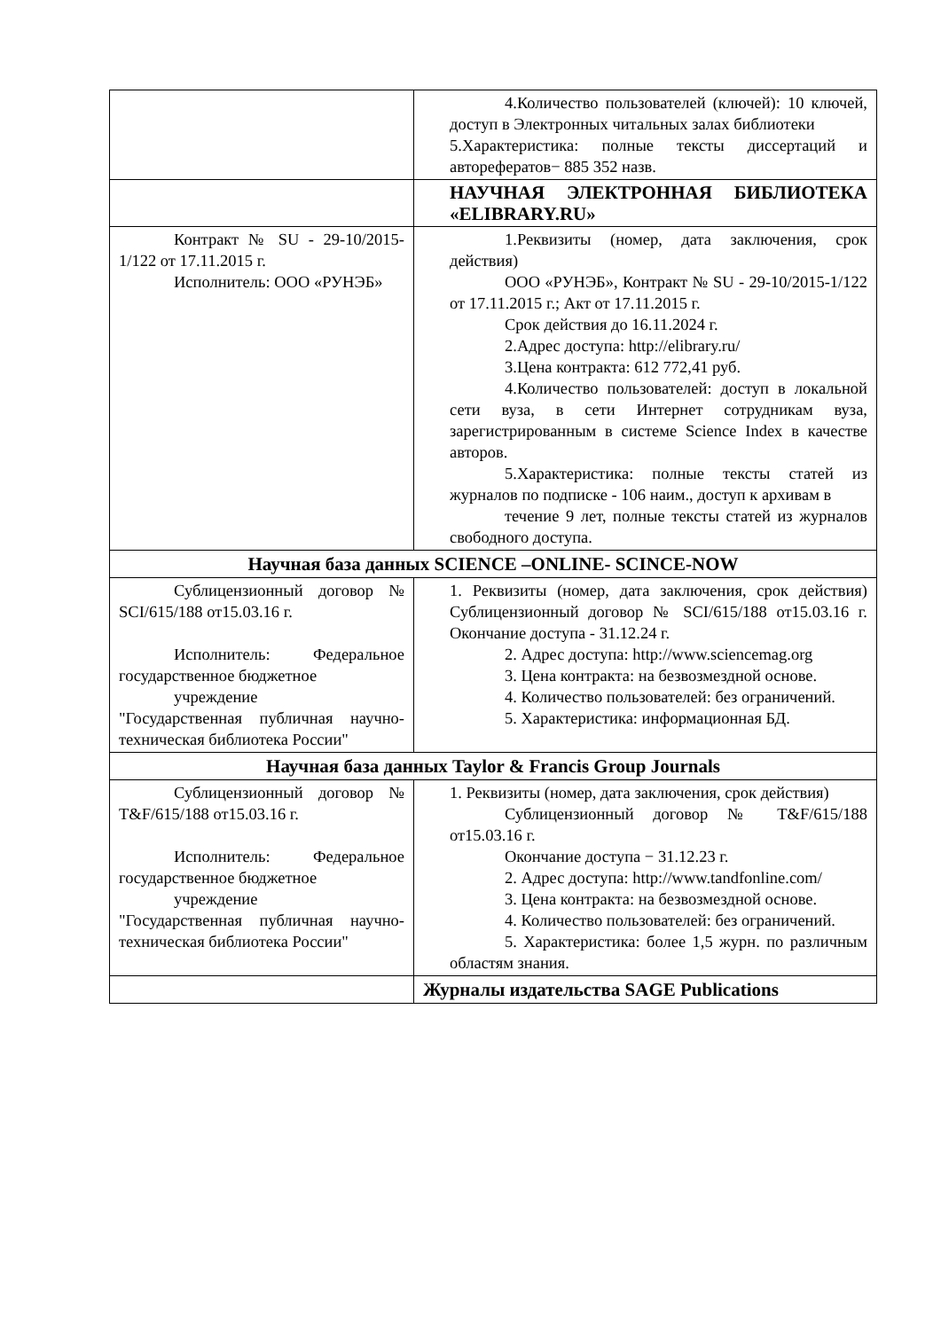| | 4.Количество пользователей (ключей): 10 ключей, доступ в Электронных читальных залах библиотеки 5.Характеристика: полные тексты диссертаций и авторефератов− 885 352 назв. |
| | НАУЧНАЯ ЭЛЕКТРОННАЯ БИБЛИОТЕКА «ELIBRARY.RU» |
| Контракт № SU - 29-10/2015-1/122 от 17.11.2015 г. Исполнитель: ООО «РУНЭБ» | 1.Реквизиты (номер, дата заключения, срок действия) ООО «РУНЭБ», Контракт № SU - 29-10/2015-1/122 от 17.11.2015 г.; Акт от 17.11.2015 г. Срок действия до 16.11.2024 г. 2.Адрес доступа: http://elibrary.ru/ 3.Цена контракта: 612 772,41 руб. 4.Количество пользователей: доступ в локальной сети вуза, в сети Интернет сотрудникам вуза, зарегистрированным в системе Science Index в качестве авторов. 5.Характеристика: полные тексты статей из журналов по подписке - 106 наим., доступ к архивам в течение 9 лет, полные тексты статей из журналов свободного доступа. |
| Научная база данных SCIENCE –ONLINE- SCINCE-NOW | |
| Сублицензионный договор № SCI/615/188 от15.03.16 г. Исполнитель: Федеральное государственное бюджетное учреждение "Государственная публичная научно- техническая библиотека России" | 1. Реквизиты (номер, дата заключения, срок действия) Сублицензионный договор № SCI/615/188 от15.03.16 г. Окончание доступа - 31.12.24 г. 2. Адрес доступа: http://www.sciencemag.org 3. Цена контракта: на безвозмездной основе. 4. Количество пользователей: без ограничений. 5. Характеристика: информационная БД. |
| Научная база данных Taylor & Francis Group Journals | |
| Сублицензионный договор № T&F/615/188 от15.03.16 г. Исполнитель: Федеральное государственное бюджетное учреждение "Государственная публичная научно- техническая библиотека России" | 1. Реквизиты (номер, дата заключения, срок действия) Сублицензионный договор № T&F/615/188 от15.03.16 г. Окончание доступа − 31.12.23 г. 2. Адрес доступа: http://www.tandfonline.com/ 3. Цена контракта: на безвозмездной основе. 4. Количество пользователей: без ограничений. 5. Характеристика: более 1,5 журн. по различным областям знания. |
| | Журналы издательства SAGE Publications |